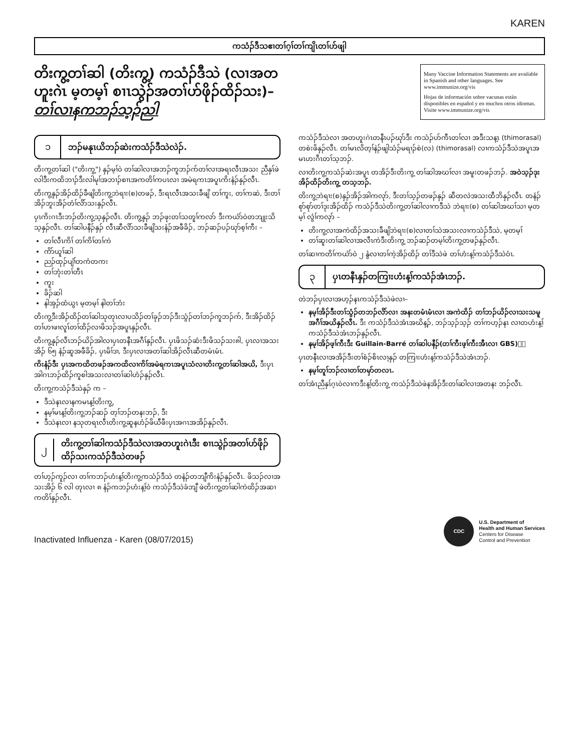KAREN
ကသံၣ်ဒီသဧၢတၢ်ဂ့ၢ်တၢ်ကျိၤတၢ်ဟ်ဖျါ
တိးကွ့တၢ်ဆါ (တိးကွ့) ကသံၣ်ဒီသဲ (လၢအတဟူးဂဲၤ မ့တမ့ၢ် စၢၤသွဲၣ်အတၢ်ဟ်ဖိုၣ်ထိၣ်သး)– တၢ်လၢနကဘၣ်သ့ၣ်ညါ
Many Vaccine Information Statements are available in Spanish and other languages. See www.immunize.org/vis
Hojas de información sobre vacunas están disponibles en español y en muchos otros idiomas. Visite www.immunize.org/vis
၁ ဘၣ်မနုၤယိဘၣ်ဆဲးကသံၣ်ဒီသဲလဲၣ်.
တိးကွ့တၢ်ဆါ ("တိးကွ့") နှၣ်မ့ၢ်ဝဲ တၢ်ဆါလၢအဘၣ်ကူဘၣ်က်တၢ်လၢအရၤလီၤအသး ညီနှၤ်ဖဲလါဒီးကထိဘၢၣ်ဒီးလါမုၢ်အဘၢၣ်စၢၤအကတိၢ်ကပၤလၢ အမဲရကၤအပူၤကိးနံၣ်နှၣ်လီၤ.
တိးကွ့နှၣ်အိၣ်ထိၣ်ခီဖျိတိးကွ့ဘဲရၢး(စ)တဖၣ်, ဒီးရၤလီၤအသးခီဖျိ တၢ်ကူး, တၢ်ကဆဲ, ဒီးတၢ်အိၣ်ဘူးအိၣ်တံၢ်လိာ်သးနှၣ်လီၤ.
ပှၤကိးဂၤဒီးဘၣ်တိးကွ့သ့နှၣ်လီၤ. တိးကွ့နှၣ် ဘၣ်ဖုးတၢ်သတူၢ်ကလာ် ဒီးကယံာ်ဝဲတဘျုးသိသ့နှၣ်လီၤ. တၢ်ဆါပနီၣ်နှၣ် လီၤဆီလိာ်သးခီဖျိသးနံၣ်အဖီခိၣ်, ဘၣ်ဆၣ်ပၣ်ဃုာ်စ့ၢ်ကီး –
တၢ်လီၤကိၢ် တၢ်ကိၢ်တၢ်ကဲ
ကိာ်ယူၢ်ဆါ
ညၣ်ထုၣ်ပျံၢ်တကံတကး
တၢ်ဘုံးတၢ်တီၤ
ကူး
ခိၣ်ဆါ
နါအှၣ်ထံယွၤ မ့တမ့ၢ် နါတၢ်ဘံး
တိးကွ့ဒီးအိၣ်ထိၣ်တၢ်ဆါသုတုၤလၢပသိၣ်တၢ်ခုၣ်ဘၣ်ဒီးသွံၣ်တၢ်ဘၣ်ကူဘၣ်က်, ဒီးအိၣ်ထိၣ်တၢ်ဟၢဖၢလူၤ်တၢ်ထိၣ်လၢဖိသၣ်အပူၤနှၣ်လီၤ.
တိးကွ့နှၣ်လီၤဘၣ်ယိၣ်အါလၢပှၤတနီၤအဂီၢ်နှၣ်လီၤ. ပှၤဖိသၣ်ဆံးဒီးဖိသၣ်သး၈ါ, ပှၤလၢအသးအိၣ် ၆၅ နံၣ်ဆူအဖီခိၣ်, ပှၤမိၢ်ဒၢ, ဒီးပှၤလၢအတၢ်ဆါအိၣ်လီၤဆီတမံၤမံၤ.
ကိးနံၣ်ဒီး ပှၤအကထိတဖၣ်အကထိလၢကိၢ်အမဲရကၤအပူၤသံလၢတိးကွ့တၢ်ဆါအယိ, ဒီးပှၤအါဂၤဘၣ်ထိၣ်ကူစါအသးလၢတၢ်ဆါဟံၣ်နှၣ်လီၤ.
တိးကွ့ကသံၣ်ဒီသဲနှၣ် က –
ဒီသဲနၤလၢနကမၤန့ၢ်တိးကွ့,
နမ့ၢ်မၤန့ၢ်တိးကွ့ဘၣ်ဆၣ် တ့ၢ်ဘၣ်တနးဘၣ်, ဒီး
ဒီသဲနၤလၢ နသုတရၤလီၤတိးကွ့ဆူနဟံၣ်ဖိယီဖီးပှၤအဂၤအအိၣ်နှၣ်လီၤ.
၂
တိးကွ့တၢ်ဆါကသံၣ်ဒီသဲလၢအတဟူးဂဲၤဒီး စၢၤသွဲၣ်အတၢ်ဟ်ဖိုၣ်ထိၣ်သးကသံၣ်ဒီသဲတဖၣ်
တၢ်ဟ့ၣ်ကူၣ်လၢ တၢ်ကဘၣ်ဟံးန့ၢ်တိးကွ့ကသံၣ်ဒီသဲ တနံၣ်တဘျီကိးနံၣ်နှၣ်လီၤ. ဖိသၣ်လၢအသးအိၣ် ၆ လါ တုၤလၢ ၈ နံၣ်ကဘၣ်ဟံးန့ၢ်ဝဲ ကသံၣ်ဒီသဲခံဘျီ ဖဲတိးကွ့တၢ်ဆါကဲထိၣ်အဆၢကတိၢ်နှၣ်လီၤ.
ကသံၣ်ဒီသဲလၢ အတဟူးဂဲၤတနီၤပၣ်ဃုာ်ဒီး ကသံၣ်ဟ်ကီၤတၢ်လၢ အဒီးသန့ၤ (thimorasal) တစဲးဖိနှၣ်လီၤ. တၢ်မၤလိတ့ၢ်နဲၣ်ဖျါသံၣ်မရၢၣ်စဲ(လ) (thimorasal) လၢကသံၣ်ဒီသဲအပူၤအမၤဟးဂီၤတၢ်သ့ဘၣ်.
လၢတိးကွ့ကသံၣ်ဆဲးအပူၤ တအိၣ်ဒီးတိးကွ့ တၢ်ဆါအဃၢ်လၢ အမူးတဖၣ်ဘၣ်. အဝဲသ့ၣ်ဒုးအိၣ်ထိၣ်တိးကွ့ တသ့ဘၣ်.
တိးကွ့ဘဲရၢး(စ)နှၣ်အိၣ်အါကလုာ်, ဒီးတၢ်သ့ၣ်တဖၣ်နှၣ် ဆီတလဲအသးထီဘိနှၣ်လီၤ. တနံၣ်စုာ်စုာ်တၢ်ဒုးအိၣ်ထိၣ် ကသံၣ်ဒီသဲတိးကွ့တၢ်ဆါလၢကဒီသဲ ဘဲရၢး(စ) တၢ်ဆါအဃၢ်သၢ မ့တမ့ၢ် လွံၢ်ကလုာ် –
တိးကွ့လၢအကဲထိၣ်အသးခီဖျိဘဲရၢး(စ)လၢတၢ်သဲအသးလၢကသံၣ်ဒီသဲ, မ့တမ့ၢ်
တၢ်ဆူးတၢ်ဆါလၢအလီၤကဲဒီးတိးကွ့ ဘၣ်ဆၣ်တမ့ၢ်တိးကွ့တဖၣ်နှၣ်လီၤ.
တၢ်ဆၢကတိၢ်ကယံာ်ဝဲ ၂ နွံလၢတၢ်ကဲ့အိၣ်ထိၣ် တၢ်ဒီသဲဖဲ တၢ်ဟံးန့ၢ်ကသံၣ်ဒီသဲဝံၤ.
၃
ပှၤတနီၤနှၣ်တကြၢးဟံးန့ၢ်ကသံၣ်အံၤဘၣ်.
တဲဘၣ်ပှၤလၢအဟ့ၣ်နၤကသံၣ်ဒီသဲဖဲလၢ–
နမ့ၢ်အိၣ်ဒီးတၢ်သွံၣ်တဘၣ်လိာ်လၢ အနးတမံၤမံၤလၢ အကဲထိၣ် တၢ်ဘၣ်ယိၣ်လၢသးသမူအဂီၢ်အယိနှၣ်လီၤ. ဒီး ကသံၣ်ဒီသဲအံၤအဃိန့ၣ်, ဘၣ်သ့ၣ်သ့ၣ် တၢ်ကဟ့ၣ်နၤ လၢတဟံးန့ၢ်ကသံၣ်ဒီသဲအံၤဘၣ်နှၣ်လီၤ.
နမ့ၢ်အိၣ်ဖ့ၢ်ကီးဒီး Guillain-Barré တၢ်ဆါပနီၣ်(တၢ်ကီးဖ့ၢ်ကီးအီၤလၢ GBS)ၣ်
ပှၤတနီၤလၢအအိၣ်ဒီးတၢ်စံၣ်စိၤလၢ့နှၣ် တကြၢးဟံးန့ၢ်ကသံၣ်ဒီသဲအံၤဘၣ်.
နမ့ၢ်တူၢ်ဘၣ်လၢတၢ်တမှာ်တလၤ.
တၢ်အံၤညီနှၤ်ဂ့ၤဝဲလၢကဒီးန့ၢ်တိးကွ့ ကသံၣ်ဒီသဲဖဲနအိၣ်ဒီးတၢ်ဆါလၢအတနး ဘၣ်လီၤ.
Inactivated Influenza - Karen (08/07/2015)
CDC
U.S. Department of
Health and Human Services
Centers for Disease
Control and Prevention